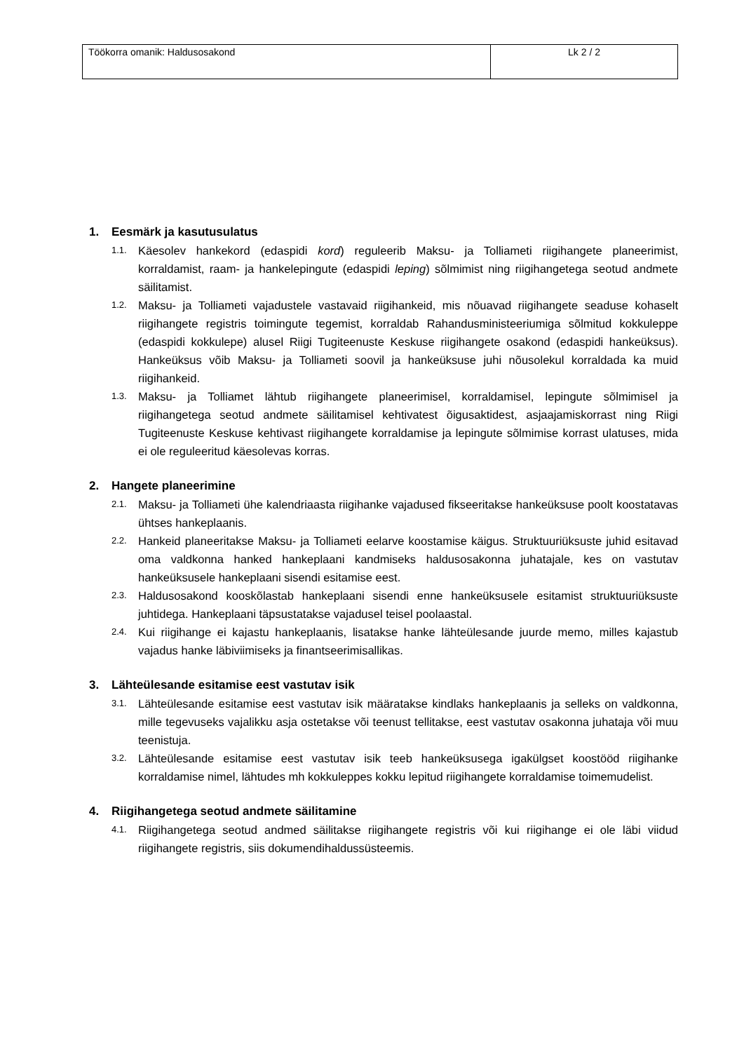| Töökorra omanik: Haldusosakond | Lk 2 / 2 |
1. Eesmärk ja kasutusulatus
1.1.
Käesolev hankekord (edaspidi kord) reguleerib Maksu- ja Tolliameti riigihangete planeerimist, korraldamist, raam- ja hankelepingute (edaspidi leping) sõlmimist ning riigihangetega seotud andmete säilitamist.
1.2.
Maksu- ja Tolliameti vajadustele vastavaid riigihankeid, mis nõuavad riigihangete seaduse kohaselt riigihangete registris toimingute tegemist, korraldab Rahandusministeeriumiga sõlmitud kokkuleppe (edaspidi kokkulepe) alusel Riigi Tugiteenuste Keskuse riigihangete osakond (edaspidi hankeüksus). Hankeüksus võib Maksu- ja Tolliameti soovil ja hankeüksuse juhi nõusolekul korraldada ka muid riigihankeid.
1.3.
Maksu- ja Tolliamet lähtub riigihangete planeerimisel, korraldamisel, lepingute sõlmimisel ja riigihangetega seotud andmete säilitamisel kehtivatest õigusaktidest, asjaajamiskorrast ning Riigi Tugiteenuste Keskuse kehtivast riigihangete korraldamise ja lepingute sõlmimise korrast ulatuses, mida ei ole reguleeritud käesolevas korras.
2. Hangete planeerimine
2.1.
Maksu- ja Tolliameti ühe kalendriaasta riigihanke vajadused fikseeritakse hankeüksuse poolt koostatavas ühtses hankeplaanis.
2.2.
Hankeid planeeritakse Maksu- ja Tolliameti eelarve koostamise käigus. Struktuuriüksuste juhid esitavad oma valdkonna hanked hankeplaani kandmiseks haldusosakonna juhatajale, kes on vastutav hankeüksusele hankeplaani sisendi esitamise eest.
2.3.
Haldusosakond kooskõlastab hankeplaani sisendi enne hankeüksusele esitamist struktuuriüksuste juhtidega. Hankeplaani täpsustatakse vajadusel teisel poolaastal.
2.4.
Kui riigihange ei kajastu hankeplaanis, lisatakse hanke lähteülesande juurde memo, milles kajastub vajadus hanke läbiviimiseks ja finantseerimisallikas.
3. Lähteülesande esitamise eest vastutav isik
3.1.
Lähteülesande esitamise eest vastutav isik määratakse kindlaks hankeplaanis ja selleks on valdkonna, mille tegevuseks vajalikku asja ostetakse või teenust tellitakse, eest vastutav osakonna juhataja või muu teenistuja.
3.2.
Lähteülesande esitamise eest vastutav isik teeb hankeüksusega igakülgset koostööd riigihanke korraldamise nimel, lähtudes mh kokkuleppes kokku lepitud riigihangete korraldamise toimemudelist.
4. Riigihangetega seotud andmete säilitamine
4.1.
Riigihangetega seotud andmed säilitakse riigihangete registris või kui riigihange ei ole läbi viidud riigihangete registris, siis dokumendihaldussüsteemis.